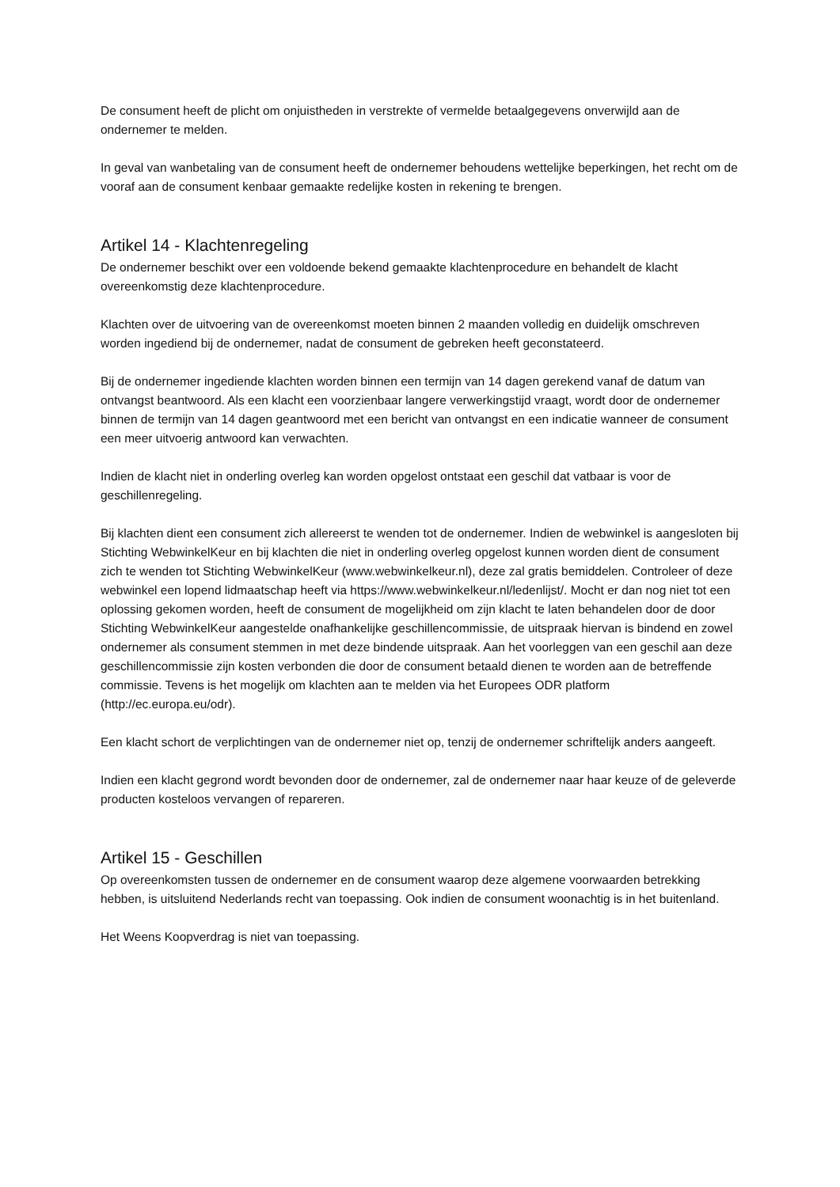De consument heeft de plicht om onjuistheden in verstrekte of vermelde betaalgegevens onverwijld aan de ondernemer te melden.
In geval van wanbetaling van de consument heeft de ondernemer behoudens wettelijke beperkingen, het recht om de vooraf aan de consument kenbaar gemaakte redelijke kosten in rekening te brengen.
Artikel 14 - Klachtenregeling
De ondernemer beschikt over een voldoende bekend gemaakte klachtenprocedure en behandelt de klacht overeenkomstig deze klachtenprocedure.
Klachten over de uitvoering van de overeenkomst moeten binnen 2 maanden volledig en duidelijk omschreven worden ingediend bij de ondernemer, nadat de consument de gebreken heeft geconstateerd.
Bij de ondernemer ingediende klachten worden binnen een termijn van 14 dagen gerekend vanaf de datum van ontvangst beantwoord. Als een klacht een voorzienbaar langere verwerkingstijd vraagt, wordt door de ondernemer binnen de termijn van 14 dagen geantwoord met een bericht van ontvangst en een indicatie wanneer de consument een meer uitvoerig antwoord kan verwachten.
Indien de klacht niet in onderling overleg kan worden opgelost ontstaat een geschil dat vatbaar is voor de geschillenregeling.
Bij klachten dient een consument zich allereerst te wenden tot de ondernemer. Indien de webwinkel is aangesloten bij Stichting WebwinkelKeur en bij klachten die niet in onderling overleg opgelost kunnen worden dient de consument zich te wenden tot Stichting WebwinkelKeur (www.webwinkelkeur.nl), deze zal gratis bemiddelen. Controleer of deze webwinkel een lopend lidmaatschap heeft via https://www.webwinkelkeur.nl/ledenlijst/. Mocht er dan nog niet tot een oplossing gekomen worden, heeft de consument de mogelijkheid om zijn klacht te laten behandelen door de door Stichting WebwinkelKeur aangestelde onafhankelijke geschillencommissie, de uitspraak hiervan is bindend en zowel ondernemer als consument stemmen in met deze bindende uitspraak. Aan het voorleggen van een geschil aan deze geschillencommissie zijn kosten verbonden die door de consument betaald dienen te worden aan de betreffende commissie. Tevens is het mogelijk om klachten aan te melden via het Europees ODR platform (http://ec.europa.eu/odr).
Een klacht schort de verplichtingen van de ondernemer niet op, tenzij de ondernemer schriftelijk anders aangeeft.
Indien een klacht gegrond wordt bevonden door de ondernemer, zal de ondernemer naar haar keuze of de geleverde producten kosteloos vervangen of repareren.
Artikel 15 - Geschillen
Op overeenkomsten tussen de ondernemer en de consument waarop deze algemene voorwaarden betrekking hebben, is uitsluitend Nederlands recht van toepassing. Ook indien de consument woonachtig is in het buitenland.
Het Weens Koopverdrag is niet van toepassing.